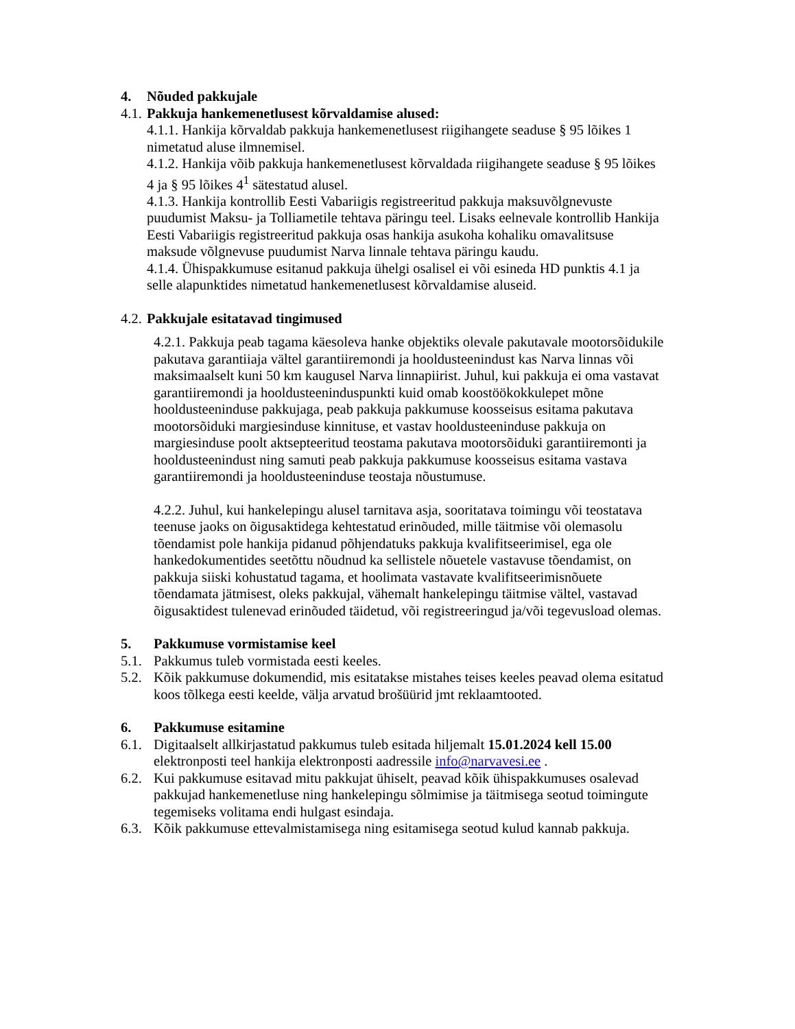4. Nõuded pakkujale
4.1. Pakkuja hankemenetlusest kõrvaldamise alused:
4.1.1. Hankija kõrvaldab pakkuja hankemenetlusest riigihangete seaduse § 95 lõikes 1 nimetatud aluse ilmnemisel.
4.1.2. Hankija võib pakkuja hankemenetlusest kõrvaldada riigihangete seaduse § 95 lõikes 4 ja § 95 lõikes 4<sup>1</sup> sätestatud alusel.
4.1.3. Hankija kontrollib Eesti Vabariigis registreeritud pakkuja maksuvõlgnevuste puudumist Maksu- ja Tolliametile tehtava päringu teel. Lisaks eelnevale kontrollib Hankija Eesti Vabariigis registreeritud pakkuja osas hankija asukoha kohaliku omavalitsuse maksude võlgnevuse puudumist Narva linnale tehtava päringu kaudu.
4.1.4. Ühispakkumuse esitanud pakkuja ühelgi osalisel ei või esineda HD punktis 4.1 ja selle alapunktides nimetatud hankemenetlusest kõrvaldamise aluseid.
4.2. Pakkujale esitatavad tingimused
4.2.1. Pakkuja peab tagama käesoleva hanke objektiks olevale pakutavale mootorsõidukile pakutava garantiiaja vältel garantiiremondi ja hooldusteenindust kas Narva linnas või maksimaalselt kuni 50 km kaugusel Narva linnapiirist. Juhul, kui pakkuja ei oma vastavat garantiiremondi ja hooldusteeninduspunkti kuid omab koostöökokkulepet mõne hooldusteeninduse pakkujaga, peab pakkuja pakkumuse koosseisus esitama pakutava mootorsõiduki margiesinduse kinnituse, et vastav hooldusteeninduse pakkuja on margiesinduse poolt aktsepteeritud teostama pakutava mootorsõiduki garantiiremonti ja hooldusteenindust ning samuti peab pakkuja pakkumuse koosseisus esitama vastava garantiiremondi ja hooldusteeninduse teostaja nõustumuse.
4.2.2. Juhul, kui hankelepingu alusel tarnitava asja, sooritatava toimingu või teostatava teenuse jaoks on õigusaktidega kehtestatud erinõuded, mille täitmise või olemasolu tõendamist pole hankija pidanud põhjendatuks pakkuja kvalifitseerimisel, ega ole hankedokumentides seetõttu nõudnud ka sellistele nõuetele vastavuse tõendamist, on pakkuja siiski kohustatud tagama, et hoolimata vastavate kvalifitseerimisnõuete tõendamata jätmisest, oleks pakkujal, vähemalt hankelepingu täitmise vältel, vastavad õigusaktidest tulenevad erinõuded täidetud, või registreeringud ja/või tegevusload olemas.
5. Pakkumuse vormistamise keel
5.1. Pakkumus tuleb vormistada eesti keeles.
5.2. Kõik pakkumuse dokumendid, mis esitatakse mistahes teises keeles peavad olema esitatud koos tõlkega eesti keelde, välja arvatud brošüürid jmt reklaamtooted.
6. Pakkumuse esitamine
6.1. Digitaalselt allkirjastatud pakkumus tuleb esitada hiljemalt 15.01.2024 kell 15.00 elektronposti teel hankija elektronposti aadressile info@narvavesi.ee .
6.2. Kui pakkumuse esitavad mitu pakkujat ühiselt, peavad kõik ühispakkumuses osalevad pakkujad hankemenetluse ning hankelepingu sõlmimise ja täitmisega seotud toimingute tegemiseks volitama endi hulgast esindaja.
6.3. Kõik pakkumuse ettevalmistamisega ning esitamisega seotud kulud kannab pakkuja.